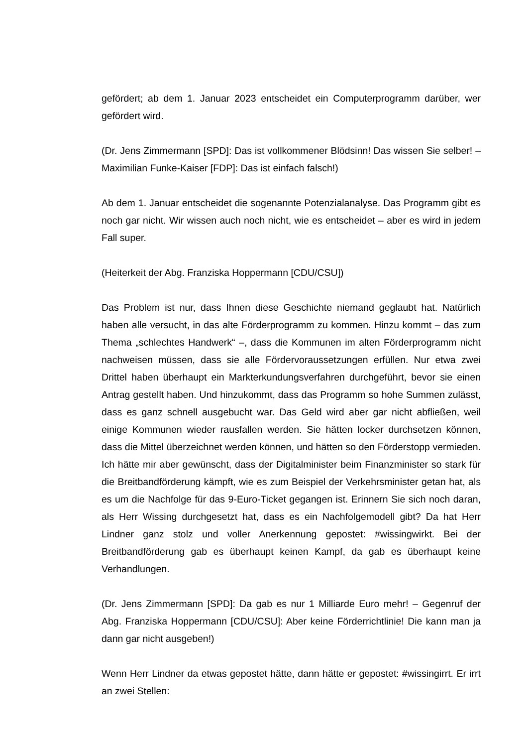gefördert; ab dem 1. Januar 2023 entscheidet ein Computerprogramm darüber, wer gefördert wird.
(Dr. Jens Zimmermann [SPD]: Das ist vollkommener Blödsinn! Das wissen Sie selber! – Maximilian Funke-Kaiser [FDP]: Das ist einfach falsch!)
Ab dem 1. Januar entscheidet die sogenannte Potenzialanalyse. Das Programm gibt es noch gar nicht. Wir wissen auch noch nicht, wie es entscheidet – aber es wird in jedem Fall super.
(Heiterkeit der Abg. Franziska Hoppermann [CDU/CSU])
Das Problem ist nur, dass Ihnen diese Geschichte niemand geglaubt hat. Natürlich haben alle versucht, in das alte Förderprogramm zu kommen. Hinzu kommt – das zum Thema „schlechtes Handwerk“ –, dass die Kommunen im alten Förderprogramm nicht nachweisen müssen, dass sie alle Fördervoraussetzungen erfüllen. Nur etwa zwei Drittel haben überhaupt ein Markterkundungsverfahren durchgeführt, bevor sie einen Antrag gestellt haben. Und hinzukommt, dass das Programm so hohe Summen zulässt, dass es ganz schnell ausgebucht war. Das Geld wird aber gar nicht abfließen, weil einige Kommunen wieder rausfallen werden. Sie hätten locker durchsetzen können, dass die Mittel überzeichnet werden können, und hätten so den Förderstopp vermieden. Ich hätte mir aber gewünscht, dass der Digitalminister beim Finanzminister so stark für die Breitbandförderung kämpft, wie es zum Beispiel der Verkehrsminister getan hat, als es um die Nachfolge für das 9-Euro-Ticket gegangen ist. Erinnern Sie sich noch daran, als Herr Wissing durchgesetzt hat, dass es ein Nachfolgemodell gibt? Da hat Herr Lindner ganz stolz und voller Anerkennung gepostet: #wissingwirkt. Bei der Breitbandförderung gab es überhaupt keinen Kampf, da gab es überhaupt keine Verhandlungen.
(Dr. Jens Zimmermann [SPD]: Da gab es nur 1 Milliarde Euro mehr! – Gegenruf der Abg. Franziska Hoppermann [CDU/CSU]: Aber keine Förderrichtlinie! Die kann man ja dann gar nicht ausgeben!)
Wenn Herr Lindner da etwas gepostet hätte, dann hätte er gepostet: #wissingirrt. Er irrt an zwei Stellen: